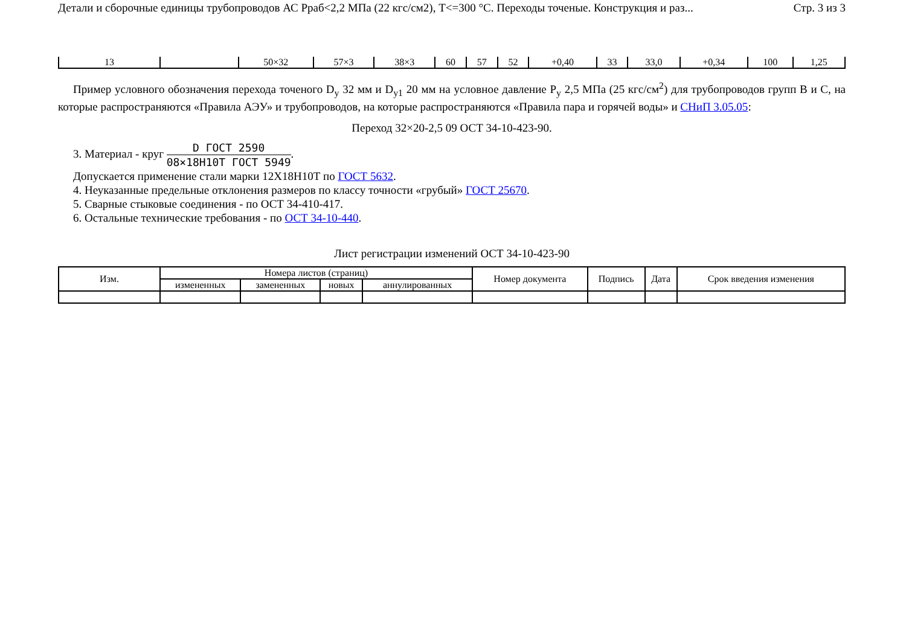Детали и сборочные единицы трубопроводов АС Рраб<2,2 МПа (22 кгс/см2), T<=300 °С. Переходы точеные. Конструкция и раз... Стр. 3 из 3
| 13 | | 50×32 | 57×3 | 38×3 | 60 | 57 | 52 | +0,40 | 33 | 33,0 | +0,34 | 100 | 1,25 |
Пример условного обозначения перехода точеного D<sub>y</sub> 32 мм и D<sub>y1</sub> 20 мм на условное давление P<sub>y</sub> 2,5 МПа (25 кгс/см<sup>2</sup>) для трубопроводов групп В и С, на которые распространяются «Правила АЭУ» и трубопроводов, на которые распространяются «Правила пара и горячей воды» и СНиП 3.05.05:
Переход 32×20-2,5 09 ОСТ 34-10-423-90.
3. Материал - круг D ГОСТ 2590 08×18Н10Т ГОСТ 5949.
Допускается применение стали марки 12Х18Н10Т по ГОСТ 5632.
4. Неуказанные предельные отклонения размеров по классу точности «грубый» ГОСТ 25670.
5. Сварные стыковые соединения - по ОСТ 34-410-417.
6. Остальные технические требования - по ОСТ 34-10-440.
Лист регистрации изменений ОСТ 34-10-423-90
| Изм. | Номера листов (страниц) | | | | Номер документа | Подпись | Дата | Срок введения изменения |
| --- | --- | --- | --- | --- | --- | --- | --- | --- |
| | измененных | замененных | новых | аннулированных | | | | |